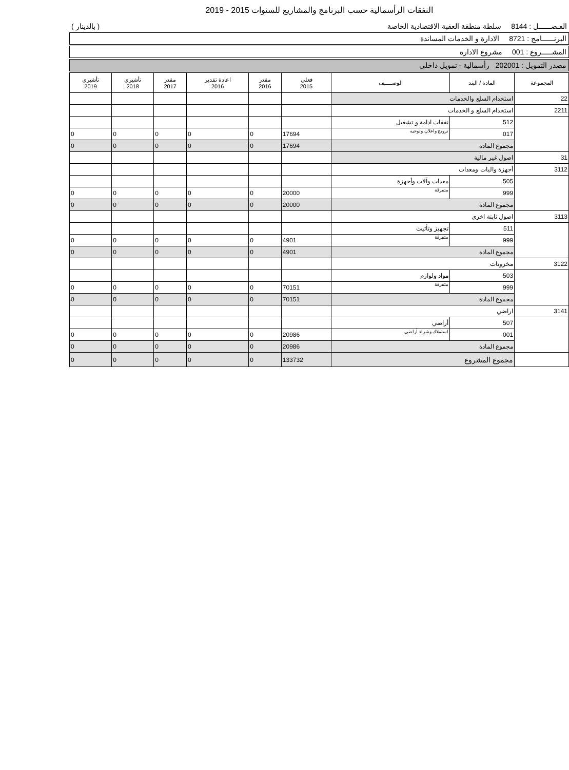النفقات الرأسمالية حسب البرنامج والمشاريع للسنوات 2015 - 2019
الفـصــــــل : 8144 سلطة منطقة العقبة الاقتصادية الخاصة ( بالدينار )
البرنــــــامج : 8721 الادارة و الخدمات المساندة
المشـــــروع : 001 مشروع الادارة
مصدر التمويل : 202001 رأسمالية - تمويل داخلي
| المجموعة | المادة / البند | الوصـــــف | فعلي 2015 | مقدر 2016 | اعادة تقدير 2016 | مقدر 2017 | تأشيري 2018 | تأشيري 2019 |
| --- | --- | --- | --- | --- | --- | --- | --- | --- |
| 22 | استخدام السلع والخدمات | | | | | | | |
| 2211 | استخدام السلع و الخدمات | | | | | | | |
| | 512 | نفقات ادامة و تشغيل | | | | | | |
| | 017 | ترويج واعلان وتوعيه | 17694 | 0 | 0 | 0 | 0 | 0 |
| | مجموع المادة | | 17694 | 0 | 0 | 0 | 0 | 0 |
| 31 | اصول غير مالية | | | | | | | |
| 3112 | أجهزة واليات ومعدات | | | | | | | |
| | 505 | معدات وآلات وأجهزة | | | | | | |
| | 999 | متفرقة | 20000 | 0 | 0 | 0 | 0 | 0 |
| | مجموع المادة | | 20000 | 0 | 0 | 0 | 0 | 0 |
| 3113 | اصول ثابتة اخرى | | | | | | | |
| | 511 | تجهيز وتأثيث | | | | | | |
| | 999 | متفرقة | 4901 | 0 | 0 | 0 | 0 | 0 |
| | مجموع المادة | | 4901 | 0 | 0 | 0 | 0 | 0 |
| 3122 | مخزونات | | | | | | | |
| | 503 | مواد ولوازم | | | | | | |
| | 999 | متفرقة | 70151 | 0 | 0 | 0 | 0 | 0 |
| | مجموع المادة | | 70151 | 0 | 0 | 0 | 0 | 0 |
| 3141 | اراضي | | | | | | | |
| | 507 | أراضي | | | | | | |
| | 001 | استملاك وشراء أراضي | 20986 | 0 | 0 | 0 | 0 | 0 |
| | مجموع المادة | | 20986 | 0 | 0 | 0 | 0 | 0 |
| | مجموع المشروع | | 133732 | 0 | 0 | 0 | 0 | 0 |